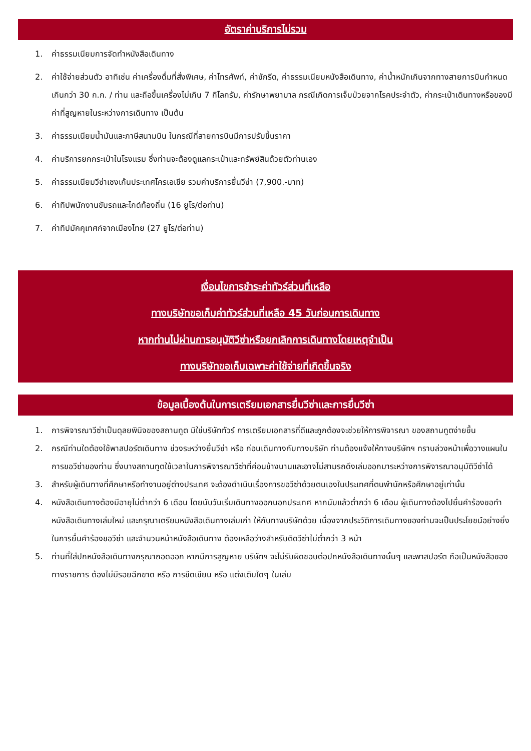อัตราค่าบริการไม่รวม
1. ค่าธรรมเนียมการจัดทำหนังสือเดินทาง
2. ค่าใช้จ่ายส่วนตัว อาทิเช่น ค่าเครื่องดื่มที่สั่งพิเศษ, ค่าโทรศัพท์, ค่าซักรีด, ค่าธรรมเนียมหนังสือเดินทาง, ค่าน้ำหนักเกินจากทางสายการบินกำหนดเกินกว่า 30 ก.ก. / ท่าน และถือขึ้นเครื่องไม่เกิน 7 กิโลกรัม, ค่ารักษาพยาบาล กรณีเกิดการเจ็บป่วยจากโรคประจำตัว, ค่ากระเป๋าเดินทางหรือของมีค่าที่สูญหายในระหว่างการเดินทาง เป็นต้น
3. ค่าธรรมเนียมน้ำมันและภาษีสนามบิน ในกรณีที่สายการบินมีการปรับขึ้นราคา
4. ค่าบริการยกกระเป๋าในโรงแรม ซึ่งท่านจะต้องดูแลกระเป๋าและทรัพย์สินด้วยตัวท่านเอง
5. ค่าธรรมเนียมวีซ่าเชงเก้นประเทศโครเอเชีย รวมค่าบริการยื่นวีซ่า (7,900.-บาท)
6. ค่าทิปพนักงานขับรถและไกด์ท้องถิ่น (16 ยูโร/ต่อท่าน)
7. ค่าทิปมัคคุเทศก์จากเมืองไทย (27 ยูโร/ต่อท่าน)
เงื่อนไขการชำระค่าทัวร์ส่วนที่เหลือ
ทางบริษัทขอเก็บค่าทัวร์ส่วนที่เหลือ 45 วันก่อนการเดินทาง
หากท่านไม่ผ่านการอนุมัติวีซ่าหรือยกเลิกการเดินทางโดยเหตุจำเป็น
ทางบริษัทขอเก็บเฉพาะค่าใช้จ่ายที่เกิดขึ้นจริง
ข้อมูลเบื้องต้นในการเตรียมเอกสารยื่นวีซ่าและการยื่นวีซ่า
1. การพิจารณาวีซ่าเป็นดุลยพินิจของสถานทูต มิใช่บริษัททัวร์ การเตรียมเอกสารที่ดีและถูกต้องจะช่วยให้การพิจารณา ของสถานทูตง่ายขึ้น
2. กรณีท่านใดต้องใช้พาสปอร์ตเดินทาง ช่วงระหว่างยื่นวีซ่า หรือ ก่อนเดินทางกับทางบริษัท ท่านต้องแจ้งให้ทางบริษัทฯ ทราบล่วงหน้าเพื่อวางแผนในการขอวีซ่าของท่าน ซึ่งบางสถานทูตใช้เวลาในการพิจารณาวีซ่าที่ค่อนข้างนานและอาจไม่สามรถดึงเล่มออกมาระหว่างการพิจารณาอนุมัติวีซ่าได้
3. สำหรับผู้เดินทางที่ศึกษาหรือทำงานอยู่ต่างประเทศ จะต้องดำเนินเรื่องการขอวีซ่าด้วยตนเองในประเทศที่ตนพำนักหรือศึกษาอยู่เท่านั้น
4. หนังสือเดินทางต้องมีอายุไม่ต่ำกว่า 6 เดือน โดยนับวันเริ่มเดินทางออกนอกประเทศ หากนับแล้วต่ำกว่า 6 เดือน ผู้เดินทางต้องไปยื่นคำร้องขอทำหนังสือเดินทางเล่มใหม่ และกรุณาเตรียมหนังสือเดินทางเล่มเก่า ให้กับทางบริษัทด้วย เนื่องจากประวัติการเดินทางของท่านจะเป็นประโยชน์อย่างยิ่งในการยื่นคำร้องขอวีซ่า และจำนวนหน้าหนังสือเดินทาง ต้องเหลือว่างสำหรับติดวีซ่าไม่ต่ำกว่า 3 หน้า
5. ท่านที่ใส่ปกหนังสือเดินทางกรุณาถอดออก หากมีการสูญหาย บริษัทฯ จะไม่รับผิดชอบต่อปกหนังสือเดินทางนั้นๆ และพาสปอร์ต ถือเป็นหนังสือของทางราชการ ต้องไม่มีรอยฉีกขาด หรือ การขีดเขียน หรือ แต่งเติมใดๆ ในเล่ม